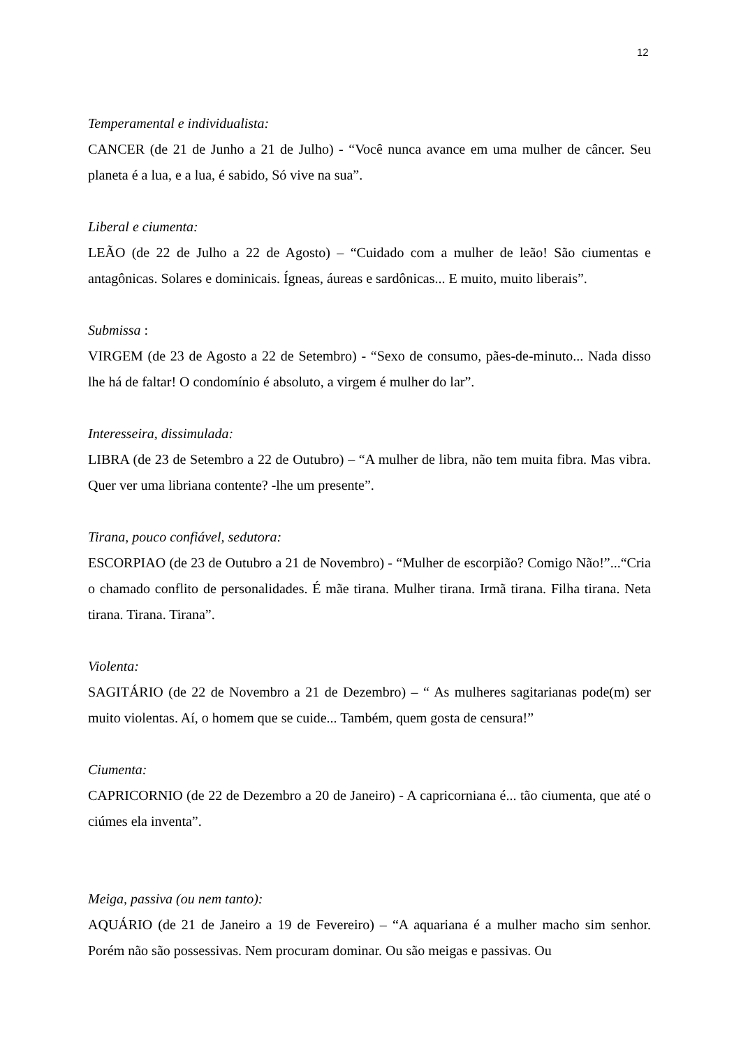12
Temperamental e individualista:
CANCER (de 21 de Junho a 21 de Julho) - “Você nunca avance em uma mulher de câncer. Seu planeta é a lua, e a lua, é sabido, Só vive na sua”.
Liberal e ciumenta:
LEÃO (de 22 de Julho a 22 de Agosto) – “Cuidado com a mulher de leão! São ciumentas e antagônicas. Solares e dominicais. Ígneas, áureas e sardônicas... E muito, muito liberais”.
Submissa :
VIRGEM (de 23 de Agosto a 22 de Setembro) - “Sexo de consumo, pães-de-minuto... Nada disso lhe há de faltar! O condomínio é absoluto, a virgem é mulher do lar”.
Interesseira, dissimulada:
LIBRA (de 23 de Setembro a 22 de Outubro) – “A mulher de libra, não tem muita fibra. Mas vibra. Quer ver uma libriana contente? -lhe um presente”.
Tirana, pouco confiável, sedutora:
ESCORPIAO (de 23 de Outubro a 21 de Novembro) - “Mulher de escorpião? Comigo Não!”...“Cria o chamado conflito de personalidades. É mãe tirana. Mulher tirana. Irmã tirana. Filha tirana. Neta tirana. Tirana. Tirana”.
Violenta:
SAGITÁRIO (de 22 de Novembro a 21 de Dezembro) – “ As mulheres sagitarianas pode(m) ser muito violentas. Aí, o homem que se cuide... Também, quem gosta de censura!”
Ciumenta:
CAPRICORNIO (de 22 de Dezembro a 20 de Janeiro) - A capricorniana é... tão ciumenta, que até o ciúmes ela inventa”.
Meiga, passiva (ou nem tanto):
AQUÁRIO (de 21 de Janeiro a 19 de Fevereiro) – “A aquariana é a mulher macho sim senhor. Porém não são possessivas. Nem procuram dominar. Ou são meigas e passivas. Ou